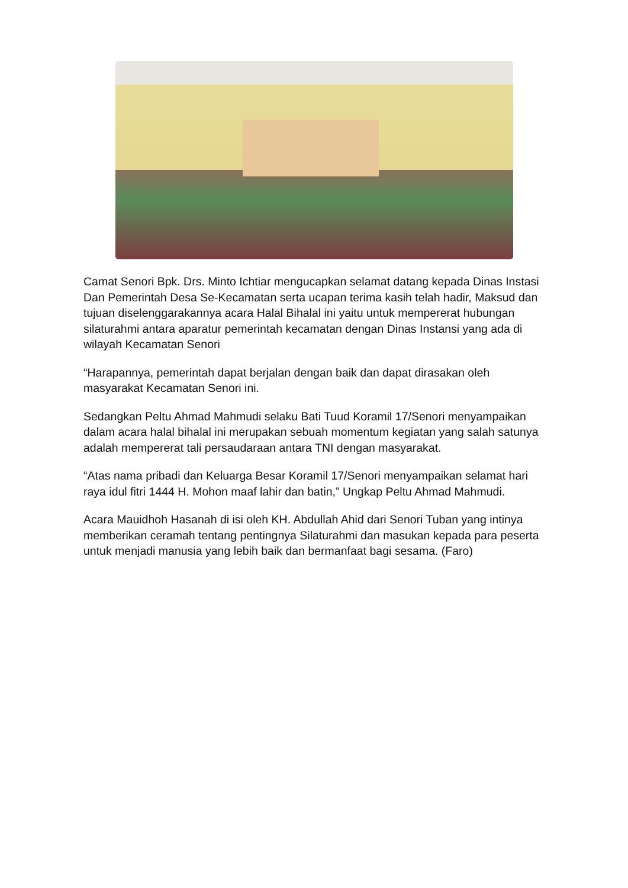Camat Senori Bpk. Drs. Minto Ichtiar mengucapkan selamat datang kepada Dinas Instasi Dan Pemerintah Desa Se-Kecamatan serta ucapan terima kasih telah hadir, Maksud dan tujuan diselenggarakannya acara Halal Bihalal ini yaitu untuk mempererat hubungan silaturahmi antara aparatur pemerintah kecamatan dengan Dinas Instansi yang ada di wilayah Kecamatan Senori
“Harapannya, pemerintah dapat berjalan dengan baik dan dapat dirasakan oleh masyarakat Kecamatan Senori ini.
Sedangkan Peltu Ahmad Mahmudi selaku Bati Tuud Koramil 17/Senori menyampaikan dalam acara halal bihalal ini merupakan sebuah momentum kegiatan yang salah satunya adalah mempererat tali persaudaraan antara TNI dengan masyarakat.
“Atas nama pribadi dan Keluarga Besar Koramil 17/Senori menyampaikan selamat hari raya idul fitri 1444 H. Mohon maaf lahir dan batin,” Ungkap Peltu Ahmad Mahmudi.
Acara Mauidhoh Hasanah di isi oleh KH. Abdullah Ahid dari Senori Tuban yang intinya memberikan ceramah tentang pentingnya Silaturahmi dan masukan kepada para peserta untuk menjadi manusia yang lebih baik dan bermanfaat bagi sesama. (Faro)